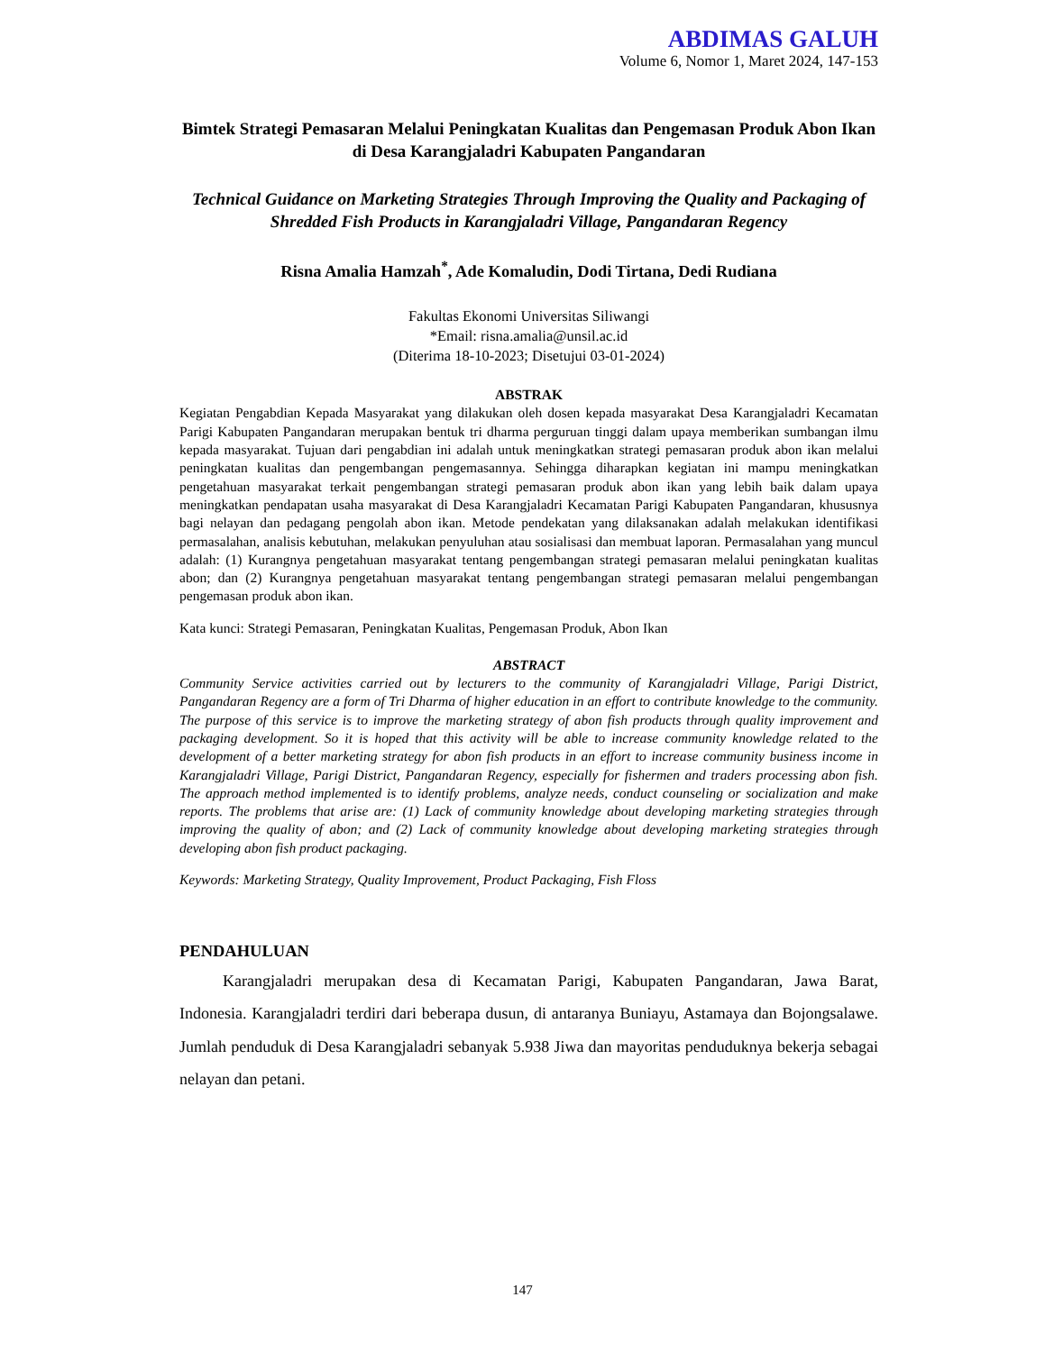ABDIMAS GALUH
Volume 6, Nomor 1, Maret 2024, 147-153
Bimtek Strategi Pemasaran Melalui Peningkatan Kualitas dan Pengemasan Produk Abon Ikan di Desa Karangjaladri Kabupaten Pangandaran
Technical Guidance on Marketing Strategies Through Improving the Quality and Packaging of Shredded Fish Products in Karangjaladri Village, Pangandaran Regency
Risna Amalia Hamzah<sup>*</sup>, Ade Komaludin, Dodi Tirtana, Dedi Rudiana
Fakultas Ekonomi Universitas Siliwangi
*Email: risna.amalia@unsil.ac.id
(Diterima 18-10-2023; Disetujui 03-01-2024)
ABSTRAK
Kegiatan Pengabdian Kepada Masyarakat yang dilakukan oleh dosen kepada masyarakat Desa Karangjaladri Kecamatan Parigi Kabupaten Pangandaran merupakan bentuk tri dharma perguruan tinggi dalam upaya memberikan sumbangan ilmu kepada masyarakat. Tujuan dari pengabdian ini adalah untuk meningkatkan strategi pemasaran produk abon ikan melalui peningkatan kualitas dan pengembangan pengemasannya. Sehingga diharapkan kegiatan ini mampu meningkatkan pengetahuan masyarakat terkait pengembangan strategi pemasaran produk abon ikan yang lebih baik dalam upaya meningkatkan pendapatan usaha masyarakat di Desa Karangjaladri Kecamatan Parigi Kabupaten Pangandaran, khususnya bagi nelayan dan pedagang pengolah abon ikan. Metode pendekatan yang dilaksanakan adalah melakukan identifikasi permasalahan, analisis kebutuhan, melakukan penyuluhan atau sosialisasi dan membuat laporan. Permasalahan yang muncul adalah: (1) Kurangnya pengetahuan masyarakat tentang pengembangan strategi pemasaran melalui peningkatan kualitas abon; dan (2) Kurangnya pengetahuan masyarakat tentang pengembangan strategi pemasaran melalui pengembangan pengemasan produk abon ikan.
Kata kunci: Strategi Pemasaran, Peningkatan Kualitas, Pengemasan Produk, Abon Ikan
ABSTRACT
Community Service activities carried out by lecturers to the community of Karangjaladri Village, Parigi District, Pangandaran Regency are a form of Tri Dharma of higher education in an effort to contribute knowledge to the community. The purpose of this service is to improve the marketing strategy of abon fish products through quality improvement and packaging development. So it is hoped that this activity will be able to increase community knowledge related to the development of a better marketing strategy for abon fish products in an effort to increase community business income in Karangjaladri Village, Parigi District, Pangandaran Regency, especially for fishermen and traders processing abon fish. The approach method implemented is to identify problems, analyze needs, conduct counseling or socialization and make reports. The problems that arise are: (1) Lack of community knowledge about developing marketing strategies through improving the quality of abon; and (2) Lack of community knowledge about developing marketing strategies through developing abon fish product packaging.
Keywords: Marketing Strategy, Quality Improvement, Product Packaging, Fish Floss
PENDAHULUAN
Karangjaladri merupakan desa di Kecamatan Parigi, Kabupaten Pangandaran, Jawa Barat, Indonesia. Karangjaladri terdiri dari beberapa dusun, di antaranya Buniayu, Astamaya dan Bojongsalawe. Jumlah penduduk di Desa Karangjaladri sebanyak 5.938 Jiwa dan mayoritas penduduknya bekerja sebagai nelayan dan petani.
147